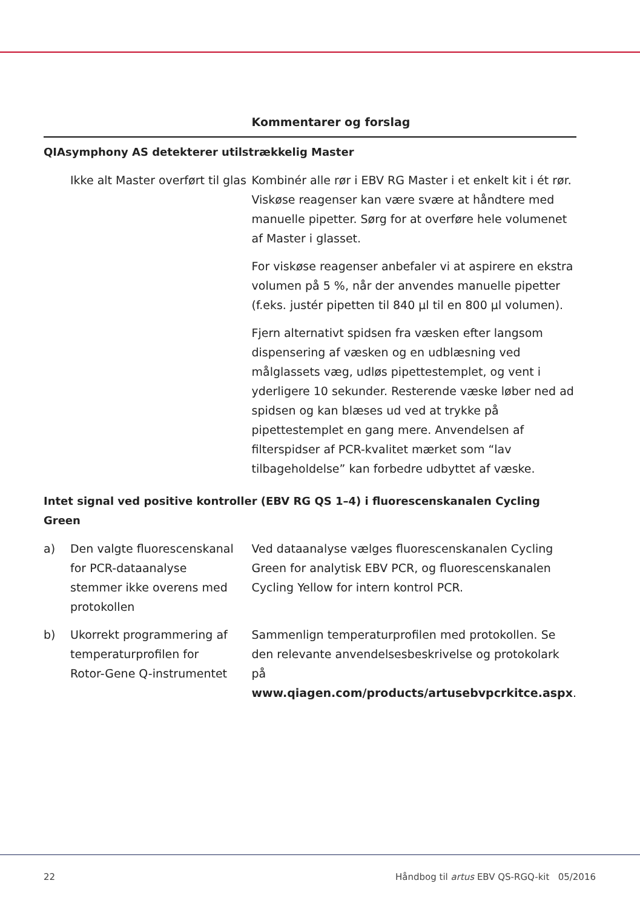| | | Kommentarer og forslag |
| --- | --- | --- |
| QIAsymphony AS detekterer utilstrækkelig Master | | |
| | Ikke alt Master overført til glas | Kombinér alle rør i EBV RG Master i et enkelt kit i ét rør. Viskøse reagenser kan være svære at håndtere med manuelle pipetter. Sørg for at overføre hele volumenet af Master i glasset. For viskøse reagenser anbefaler vi at aspirere en ekstra volumen på 5 %, når der anvendes manuelle pipetter (f.eks. justér pipetten til 840 µl til en 800 µl volumen). Fjern alternativt spidsen fra væsken efter langsom dispensering af væsken og en udblæsning ved målglassets væg, udløs pipettestemplet, og vent i yderligere 10 sekunder. Resterende væske løber ned ad spidsen og kan blæses ud ved at trykke på pipettestemplet en gang mere. Anvendelsen af filterspidser af PCR-kvalitet mærket som “lav tilbageholdelse” kan forbedre udbyttet af væske. |
| Intet signal ved positive kontroller (EBV RG QS 1–4) i fluorescenskanalen Cycling Green | | |
| a) | Den valgte fluorescenskanal for PCR-dataanalyse stemmer ikke overens med protokollen | Ved dataanalyse vælges fluorescenskanalen Cycling Green for analytisk EBV PCR, og fluorescenskanalen Cycling Yellow for intern kontrol PCR. |
| b) | Ukorrekt programmering af temperaturprofilen for Rotor-Gene Q-instrumentet | Sammenlign temperaturprofilen med protokollen. Se den relevante anvendelsesbeskrivelse og protokolark på www.qiagen.com/products/artusebvpcrkitce.aspx . |
22 Håndbog til artus EBV QS-RGQ-kit 05/2016